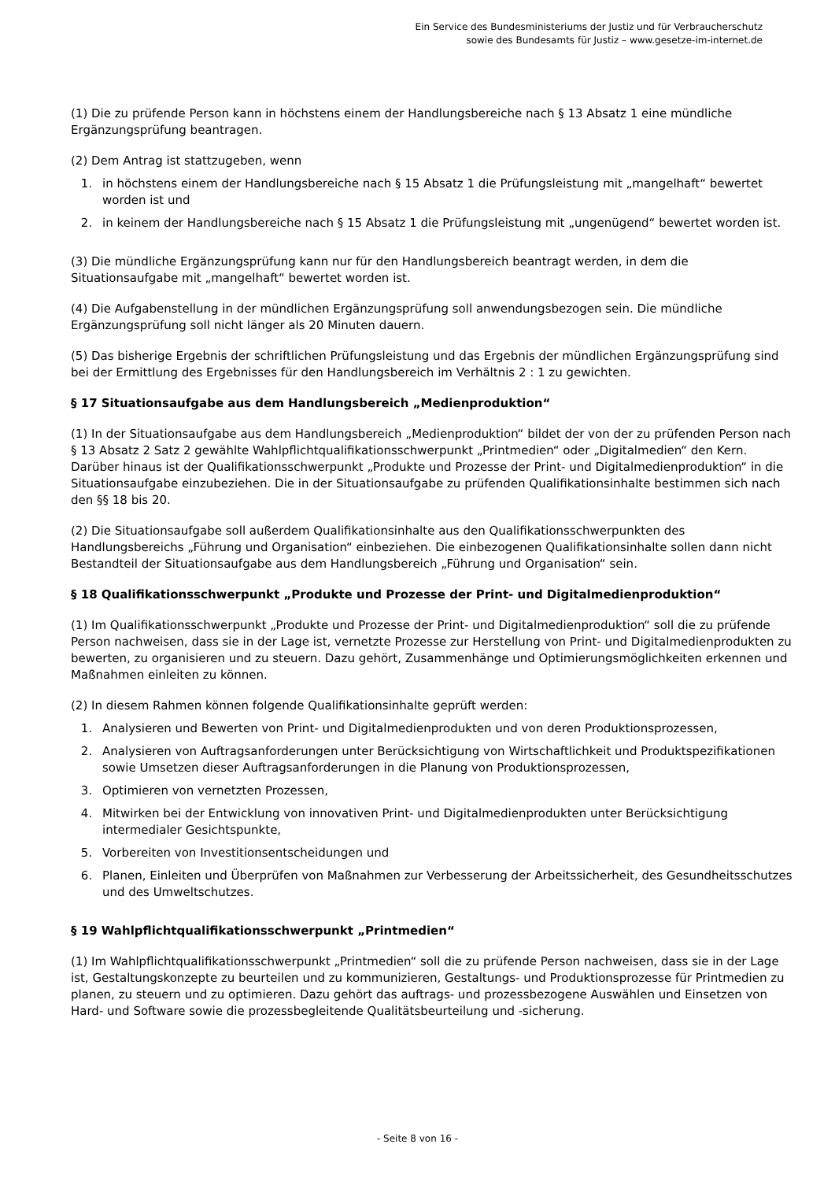Ein Service des Bundesministeriums der Justiz und für Verbraucherschutz
sowie des Bundesamts für Justiz – www.gesetze-im-internet.de
(1) Die zu prüfende Person kann in höchstens einem der Handlungsbereiche nach § 13 Absatz 1 eine mündliche Ergänzungsprüfung beantragen.
(2) Dem Antrag ist stattzugeben, wenn
1. in höchstens einem der Handlungsbereiche nach § 15 Absatz 1 die Prüfungsleistung mit „mangelhaft“ bewertet worden ist und
2. in keinem der Handlungsbereiche nach § 15 Absatz 1 die Prüfungsleistung mit „ungenügend“ bewertet worden ist.
(3) Die mündliche Ergänzungsprüfung kann nur für den Handlungsbereich beantragt werden, in dem die Situationsaufgabe mit „mangelhaft“ bewertet worden ist.
(4) Die Aufgabenstellung in der mündlichen Ergänzungsprüfung soll anwendungsbezogen sein. Die mündliche Ergänzungsprüfung soll nicht länger als 20 Minuten dauern.
(5) Das bisherige Ergebnis der schriftlichen Prüfungsleistung und das Ergebnis der mündlichen Ergänzungsprüfung sind bei der Ermittlung des Ergebnisses für den Handlungsbereich im Verhältnis 2 : 1 zu gewichten.
§ 17 Situationsaufgabe aus dem Handlungsbereich „Medienproduktion“
(1) In der Situationsaufgabe aus dem Handlungsbereich „Medienproduktion“ bildet der von der zu prüfenden Person nach § 13 Absatz 2 Satz 2 gewählte Wahlpflichtqualifikationsschwerpunkt „Printmedien“ oder „Digitalmedien“ den Kern. Darüber hinaus ist der Qualifikationsschwerpunkt „Produkte und Prozesse der Print- und Digitalmedienproduktion“ in die Situationsaufgabe einzubeziehen. Die in der Situationsaufgabe zu prüfenden Qualifikationsinhalte bestimmen sich nach den §§ 18 bis 20.
(2) Die Situationsaufgabe soll außerdem Qualifikationsinhalte aus den Qualifikationsschwerpunkten des Handlungsbereichs „Führung und Organisation“ einbeziehen. Die einbezogenen Qualifikationsinhalte sollen dann nicht Bestandteil der Situationsaufgabe aus dem Handlungsbereich „Führung und Organisation“ sein.
§ 18 Qualifikationsschwerpunkt „Produkte und Prozesse der Print- und Digitalmedienproduktion“
(1) Im Qualifikationsschwerpunkt „Produkte und Prozesse der Print- und Digitalmedienproduktion“ soll die zu prüfende Person nachweisen, dass sie in der Lage ist, vernetzte Prozesse zur Herstellung von Print- und Digitalmedienprodukten zu bewerten, zu organisieren und zu steuern. Dazu gehört, Zusammenhänge und Optimierungsmöglichkeiten erkennen und Maßnahmen einleiten zu können.
(2) In diesem Rahmen können folgende Qualifikationsinhalte geprüft werden:
1. Analysieren und Bewerten von Print- und Digitalmedienprodukten und von deren Produktionsprozessen,
2. Analysieren von Auftragsanforderungen unter Berücksichtigung von Wirtschaftlichkeit und Produktspezifikationen sowie Umsetzen dieser Auftragsanforderungen in die Planung von Produktionsprozessen,
3. Optimieren von vernetzten Prozessen,
4. Mitwirken bei der Entwicklung von innovativen Print- und Digitalmedienprodukten unter Berücksichtigung intermedialer Gesichtspunkte,
5. Vorbereiten von Investitionsentscheidungen und
6. Planen, Einleiten und Überprüfen von Maßnahmen zur Verbesserung der Arbeitssicherheit, des Gesundheitsschutzes und des Umweltschutzes.
§ 19 Wahlpflichtqualifikationsschwerpunkt „Printmedien“
(1) Im Wahlpflichtqualifikationsschwerpunkt „Printmedien“ soll die zu prüfende Person nachweisen, dass sie in der Lage ist, Gestaltungskonzepte zu beurteilen und zu kommunizieren, Gestaltungs- und Produktionsprozesse für Printmedien zu planen, zu steuern und zu optimieren. Dazu gehört das auftrags- und prozessbezogene Auswählen und Einsetzen von Hard- und Software sowie die prozessbegleitende Qualitätsbeurteilung und -sicherung.
- Seite 8 von 16 -